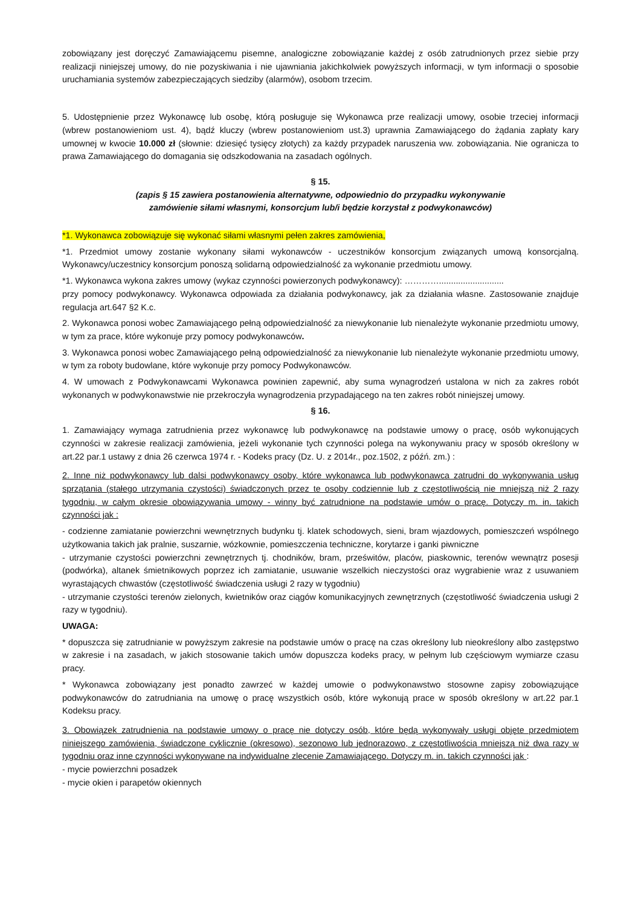zobowiązany jest doręczyć Zamawiającemu pisemne, analogiczne zobowiązanie każdej z osób zatrudnionych przez siebie przy realizacji niniejszej umowy, do nie pozyskiwania i nie ujawniania jakichkolwiek powyższych informacji, w tym informacji o sposobie uruchamiania systemów zabezpieczających siedziby (alarmów), osobom trzecim.
5. Udostępnienie przez Wykonawcę lub osobę, którą posługuje się Wykonawca prze realizacji umowy, osobie trzeciej informacji (wbrew postanowieniom ust. 4), bądź kluczy (wbrew postanowieniom ust.3) uprawnia Zamawiającego do żądania zapłaty kary umownej w kwocie 10.000 zł (słownie: dziesięć tysięcy złotych) za każdy przypadek naruszenia ww. zobowiązania. Nie ogranicza to prawa Zamawiającego do domagania się odszkodowania na zasadach ogólnych.
§ 15.
(zapis § 15 zawiera postanowienia alternatywne, odpowiednio do przypadku wykonywanie
zamówienie siłami własnymi, konsorcjum lub/i będzie korzystał z podwykonawców)
*1. Wykonawca zobowiązuje się wykonać siłami własnymi pełen zakres zamówienia,
*1. Przedmiot umowy zostanie wykonany siłami wykonawców - uczestników konsorcjum związanych umową konsorcjalną. Wykonawcy/uczestnicy konsorcjum ponoszą solidarną odpowiedzialność za wykonanie przedmiotu umowy.
*1. Wykonawca wykona zakres umowy (wykaz czynności powierzonych podwykonawcy): …………...........................
przy pomocy podwykonawcy. Wykonawca odpowiada za działania podwykonawcy, jak za działania własne. Zastosowanie znajduje regulacja art.647 §2 K.c.
2. Wykonawca ponosi wobec Zamawiającego pełną odpowiedzialność za niewykonanie lub nienależyte wykonanie przedmiotu umowy, w tym za prace, które wykonuje przy pomocy podwykonawców.
3. Wykonawca ponosi wobec Zamawiającego pełną odpowiedzialność za niewykonanie lub nienależyte wykonanie przedmiotu umowy, w tym za roboty budowlane, które wykonuje przy pomocy Podwykonawców.
4. W umowach z Podwykonawcami Wykonawca powinien zapewnić, aby suma wynagrodzeń ustalona w nich za zakres robót wykonanych w podwykonawstwie nie przekroczyła wynagrodzenia przypadającego na ten zakres robót niniejszej umowy.
§ 16.
1. Zamawiający wymaga zatrudnienia przez wykonawcę lub podwykonawcę na podstawie umowy o pracę, osób wykonujących czynności w zakresie realizacji zamówienia, jeżeli wykonanie tych czynności polega na wykonywaniu pracy w sposób określony w art.22 par.1 ustawy z dnia 26 czerwca 1974 r. - Kodeks pracy (Dz. U. z 2014r., poz.1502, z późń. zm.) :
2. Inne niż podwykonawcy lub dalsi podwykonawcy osoby, które wykonawca lub podwykonawca zatrudni do wykonywania usług sprzątania (stałego utrzymania czystości) świadczonych przez te osoby codziennie lub z częstotliwością nie mniejszą niż 2 razy tygodniu, w całym okresie obowiązywania umowy - winny być zatrudnione na podstawie umów o pracę. Dotyczy m. in. takich czynności jak :
- codzienne zamiatanie powierzchni wewnętrznych budynku tj. klatek schodowych, sieni, bram wjazdowych, pomieszczeń wspólnego użytkowania takich jak pralnie, suszarnie, wózkownie, pomieszczenia techniczne, korytarze i ganki piwniczne
- utrzymanie czystości powierzchni zewnętrznych tj. chodników, bram, prześwitów, placów, piaskownic, terenów wewnątrz posesji (podwórka), altanek śmietnikowych poprzez ich zamiatanie, usuwanie wszelkich nieczystości oraz wygrabienie wraz z usuwaniem wyrastających chwastów (częstotliwość świadczenia usługi 2 razy w tygodniu)
- utrzymanie czystości terenów zielonych, kwietników oraz ciągów komunikacyjnych zewnętrznych (częstotliwość świadczenia usługi 2 razy w tygodniu).
UWAGA:
* dopuszcza się zatrudnianie w powyższym zakresie na podstawie umów o pracę na czas określony lub nieokreślony albo zastępstwo w zakresie i na zasadach, w jakich stosowanie takich umów dopuszcza kodeks pracy, w pełnym lub częściowym wymiarze czasu pracy.
* Wykonawca zobowiązany jest ponadto zawrzeć w każdej umowie o podwykonawstwo stosowne zapisy zobowiązujące podwykonawców do zatrudniania na umowę o pracę wszystkich osób, które wykonują prace w sposób określony w art.22 par.1 Kodeksu pracy.
3. Obowiązek zatrudnienia na podstawie umowy o pracę nie dotyczy osób, które będą wykonywały usługi objęte przedmiotem niniejszego zamówienia, świadczone cyklicznie (okresowo), sezonowo lub jednorazowo, z częstotliwością mniejszą niż dwa razy w tygodniu oraz inne czynności wykonywane na indywidualne zlecenie Zamawiającego. Dotyczy m. in. takich czynności jak :
- mycie powierzchni posadzek
- mycie okien i parapetów okiennych